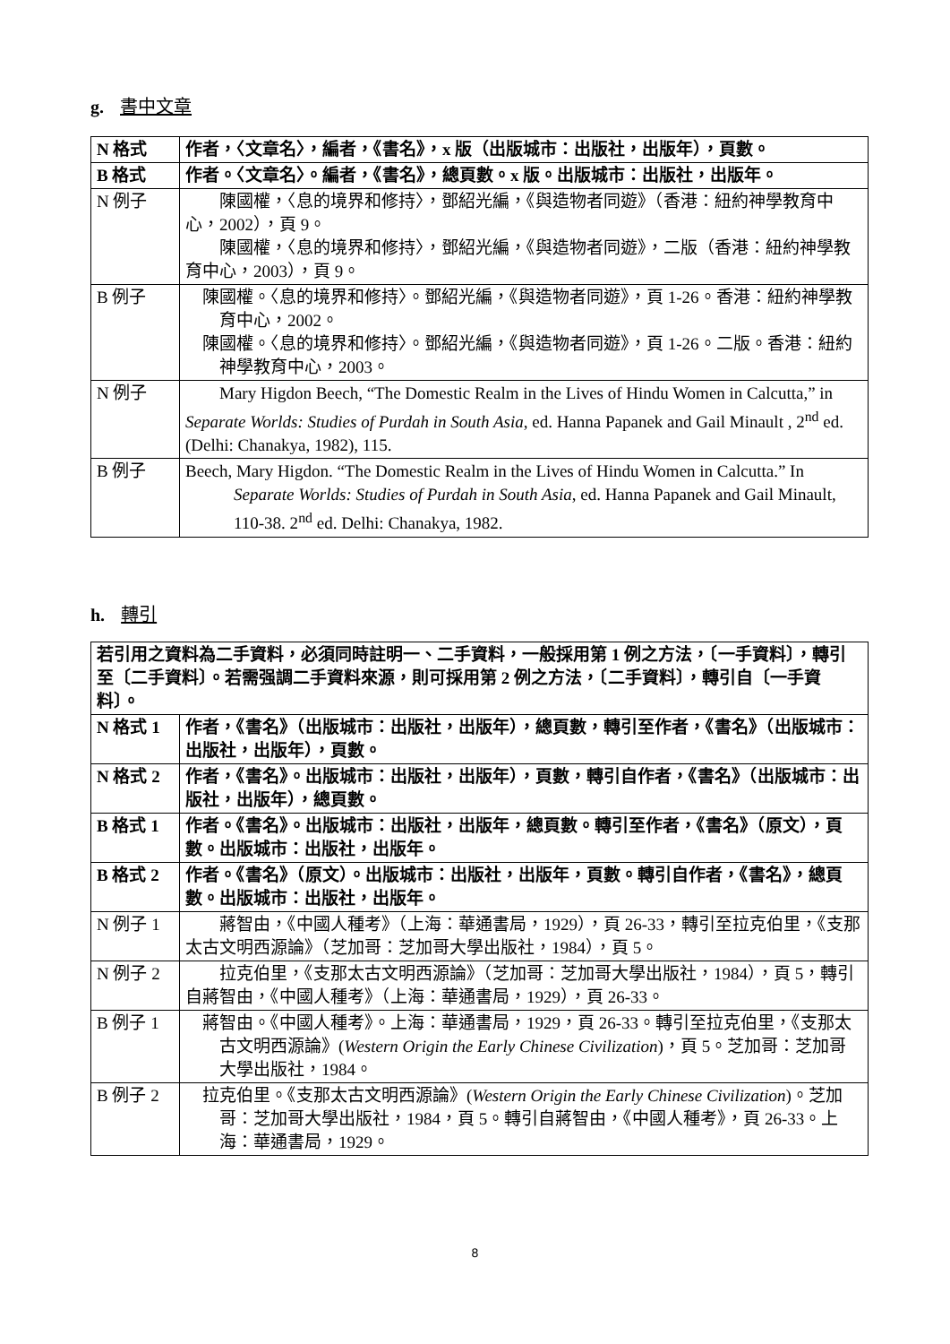g. 書中文章
| N 格式 | 作者，〈文章名〉，編者，《書名》，x 版（出版城市：出版社，出版年），頁數。 |
| B 格式 | 作者。〈文章名〉。編者，《書名》，總頁數。x 版。出版城市：出版社，出版年。 |
| N 例子 | 陳國權，〈息的境界和修持〉，鄧紹光編，《與造物者同遊》（香港：紐約神學教育中心，2002），頁 9。 陳國權，〈息的境界和修持〉，鄧紹光編，《與造物者同遊》，二版（香港：紐約神學教育中心，2003），頁 9。 |
| B 例子 | 陳國權。〈息的境界和修持〉。鄧紹光編，《與造物者同遊》，頁 1-26。香港：紐約神學教育中心，2002。 陳國權。〈息的境界和修持〉。鄧紹光編，《與造物者同遊》，頁 1-26。二版。香港：紐約神學教育中心，2003。 |
| N 例子 | Mary Higdon Beech, “The Domestic Realm in the Lives of Hindu Women in Calcutta,” in Separate Worlds: Studies of Purdah in South Asia , ed. Hanna Papanek and Gail Minault , 2<sup>nd</sup> ed. (Delhi: Chanakya, 1982), 115. |
| B 例子 | Beech, Mary Higdon. “The Domestic Realm in the Lives of Hindu Women in Calcutta.” In Separate Worlds: Studies of Purdah in South Asia , ed. Hanna Papanek and Gail Minault, 110-38. 2<sup>nd</sup> ed. Delhi: Chanakya, 1982. |
h. 轉引
| 若引用之資料為二手資料，必須同時註明一、二手資料，一般採用第 1 例之方法，〔一手資料〕，轉引至〔二手資料〕。若需强調二手資料來源，則可採用第 2 例之方法，〔二手資料〕，轉引自〔一手資料〕。 | |
| N 格式 1 | 作者，《書名》（出版城市：出版社，出版年），總頁數，轉引至作者，《書名》（出版城市：出版社，出版年），頁數。 |
| N 格式 2 | 作者，《書名》。出版城市：出版社，出版年），頁數，轉引自作者，《書名》（出版城市：出版社，出版年），總頁數。 |
| B 格式 1 | 作者。《書名》。出版城市：出版社，出版年，總頁數。轉引至作者，《書名》（原文），頁數。出版城市：出版社，出版年。 |
| B 格式 2 | 作者。《書名》（原文）。出版城市：出版社，出版年，頁數。轉引自作者，《書名》，總頁數。出版城市：出版社，出版年。 |
| N 例子 1 | 蔣智由，《中國人種考》（上海：華通書局，1929），頁 26-33，轉引至拉克伯里，《支那太古文明西源論》（芝加哥：芝加哥大學出版社，1984），頁 5。 |
| N 例子 2 | 拉克伯里，《支那太古文明西源論》（芝加哥：芝加哥大學出版社，1984），頁 5，轉引自蔣智由，《中國人種考》（上海：華通書局，1929），頁 26-33。 |
| B 例子 1 | 蔣智由。《中國人種考》。上海：華通書局，1929，頁 26-33。轉引至拉克伯里，《支那太古文明西源論》( Western Origin the Early Chinese Civilization )，頁 5。芝加哥：芝加哥大學出版社，1984。 |
| B 例子 2 | 拉克伯里。《支那太古文明西源論》( Western Origin the Early Chinese Civilization )。芝加哥：芝加哥大學出版社，1984，頁 5。轉引自蔣智由，《中國人種考》，頁 26-33。上海：華通書局，1929。 |
8